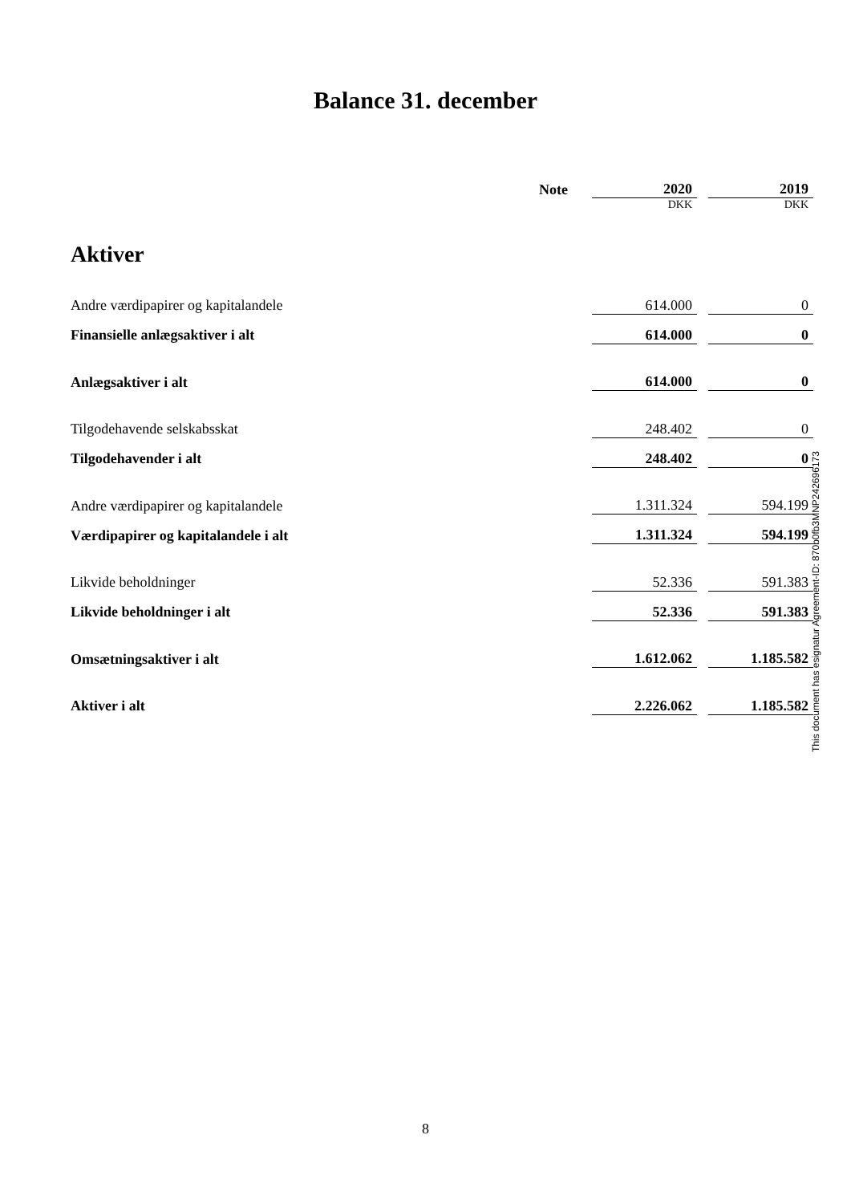Balance 31. december
| | Note | 2020 | | 2019 |
| | | DKK | | DKK |
| Aktiver | | | | |
| Andre værdipapirer og kapitalandele | | 614.000 | | 0 |
| Finansielle anlægsaktiver i alt | | 614.000 | | 0 |
| Anlægsaktiver i alt | | 614.000 | | 0 |
| Tilgodehavende selskabsskat | | 248.402 | | 0 |
| Tilgodehavender i alt | | 248.402 | | 0 |
| Andre værdipapirer og kapitalandele | | 1.311.324 | | 594.199 |
| Værdipapirer og kapitalandele i alt | | 1.311.324 | | 594.199 |
| Likvide beholdninger | | 52.336 | | 591.383 |
| Likvide beholdninger i alt | | 52.336 | | 591.383 |
| Omsætningsaktiver i alt | | 1.612.062 | | 1.185.582 |
| Aktiver i alt | | 2.226.062 | | 1.185.582 |
This document has esignatur Agreement-ID: 870b0fb3MNP242696173
8